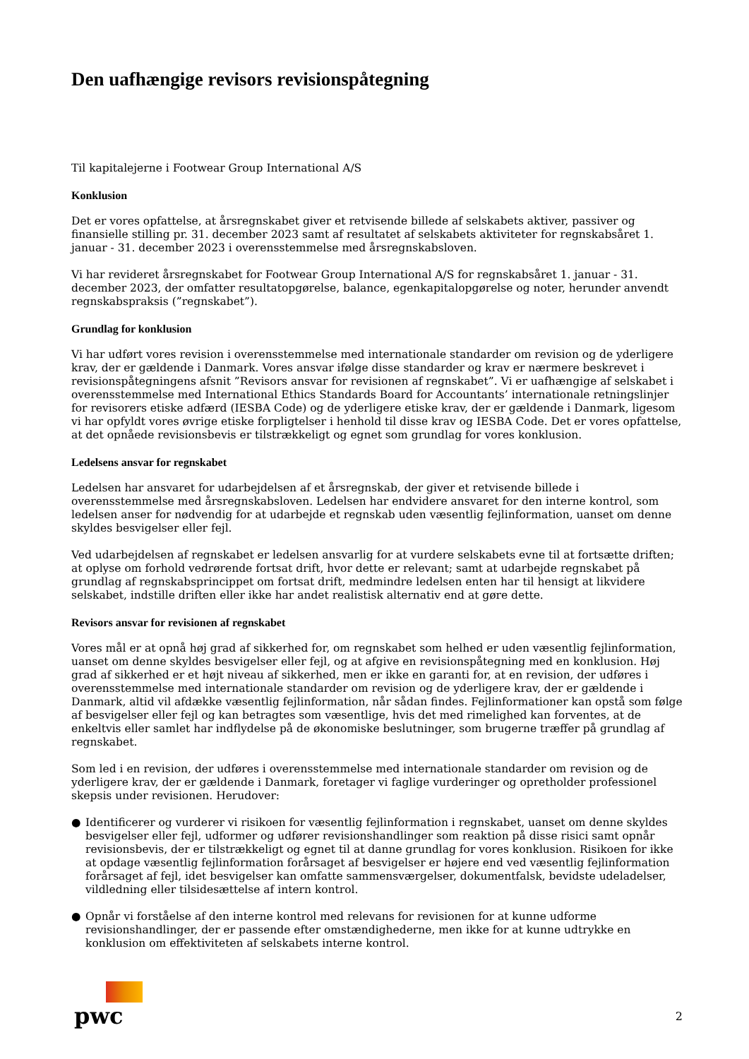Den uafhængige revisors revisionspåtegning
Til kapitalejerne i Footwear Group International A/S
Konklusion
Det er vores opfattelse, at årsregnskabet giver et retvisende billede af selskabets aktiver, passiver og finansielle stilling pr. 31. december 2023 samt af resultatet af selskabets aktiviteter for regnskabsåret 1. januar - 31. december 2023 i overensstemmelse med årsregnskabsloven.
Vi har revideret årsregnskabet for Footwear Group International A/S for regnskabsåret 1. januar - 31. december 2023, der omfatter resultatopgørelse, balance, egenkapitalopgørelse og noter, herunder anvendt regnskabspraksis (”regnskabet”).
Grundlag for konklusion
Vi har udført vores revision i overensstemmelse med internationale standarder om revision og de yderligere krav, der er gældende i Danmark. Vores ansvar ifølge disse standarder og krav er nærmere beskrevet i revisionspåtegningens afsnit ”Revisors ansvar for revisionen af regnskabet”. Vi er uafhængige af selskabet i overensstemmelse med International Ethics Standards Board for Accountants’ internationale retningslinjer for revisorers etiske adfærd (IESBA Code) og de yderligere etiske krav, der er gældende i Danmark, ligesom vi har opfyldt vores øvrige etiske forpligtelser i henhold til disse krav og IESBA Code. Det er vores opfattelse, at det opnåede revisionsbevis er tilstrækkeligt og egnet som grundlag for vores konklusion.
Ledelsens ansvar for regnskabet
Ledelsen har ansvaret for udarbejdelsen af et årsregnskab, der giver et retvisende billede i overensstemmelse med årsregnskabsloven. Ledelsen har endvidere ansvaret for den interne kontrol, som ledelsen anser for nødvendig for at udarbejde et regnskab uden væsentlig fejlinformation, uanset om denne skyldes besvigelser eller fejl.
Ved udarbejdelsen af regnskabet er ledelsen ansvarlig for at vurdere selskabets evne til at fortsætte driften; at oplyse om forhold vedrørende fortsat drift, hvor dette er relevant; samt at udarbejde regnskabet på grundlag af regnskabsprincippet om fortsat drift, medmindre ledelsen enten har til hensigt at likvidere selskabet, indstille driften eller ikke har andet realistisk alternativ end at gøre dette.
Revisors ansvar for revisionen af regnskabet
Vores mål er at opnå høj grad af sikkerhed for, om regnskabet som helhed er uden væsentlig fejlinformation, uanset om denne skyldes besvigelser eller fejl, og at afgive en revisionspåtegning med en konklusion. Høj grad af sikkerhed er et højt niveau af sikkerhed, men er ikke en garanti for, at en revision, der udføres i overensstemmelse med internationale standarder om revision og de yderligere krav, der er gældende i Danmark, altid vil afdække væsentlig fejlinformation, når sådan findes. Fejlinformationer kan opstå som følge af besvigelser eller fejl og kan betragtes som væsentlige, hvis det med rimelighed kan forventes, at de enkeltvis eller samlet har indflydelse på de økonomiske beslutninger, som brugerne træffer på grundlag af regnskabet.
Som led i en revision, der udføres i overensstemmelse med internationale standarder om revision og de yderligere krav, der er gældende i Danmark, foretager vi faglige vurderinger og opretholder professionel skepsis under revisionen. Herudover:
● Identificerer og vurderer vi risikoen for væsentlig fejlinformation i regnskabet, uanset om denne skyldes besvigelser eller fejl, udformer og udfører revisionshandlinger som reaktion på disse risici samt opnår revisionsbevis, der er tilstrækkeligt og egnet til at danne grundlag for vores konklusion. Risikoen for ikke at opdage væsentlig fejlinformation forårsaget af besvigelser er højere end ved væsentlig fejlinformation forårsaget af fejl, idet besvigelser kan omfatte sammensværgelser, dokumentfalsk, bevidste udeladelser, vildledning eller tilsidesættelse af intern kontrol.
● Opnår vi forståelse af den interne kontrol med relevans for revisionen for at kunne udforme revisionshandlinger, der er passende efter omstændighederne, men ikke for at kunne udtrykke en konklusion om effektiviteten af selskabets interne kontrol.
pwc
2